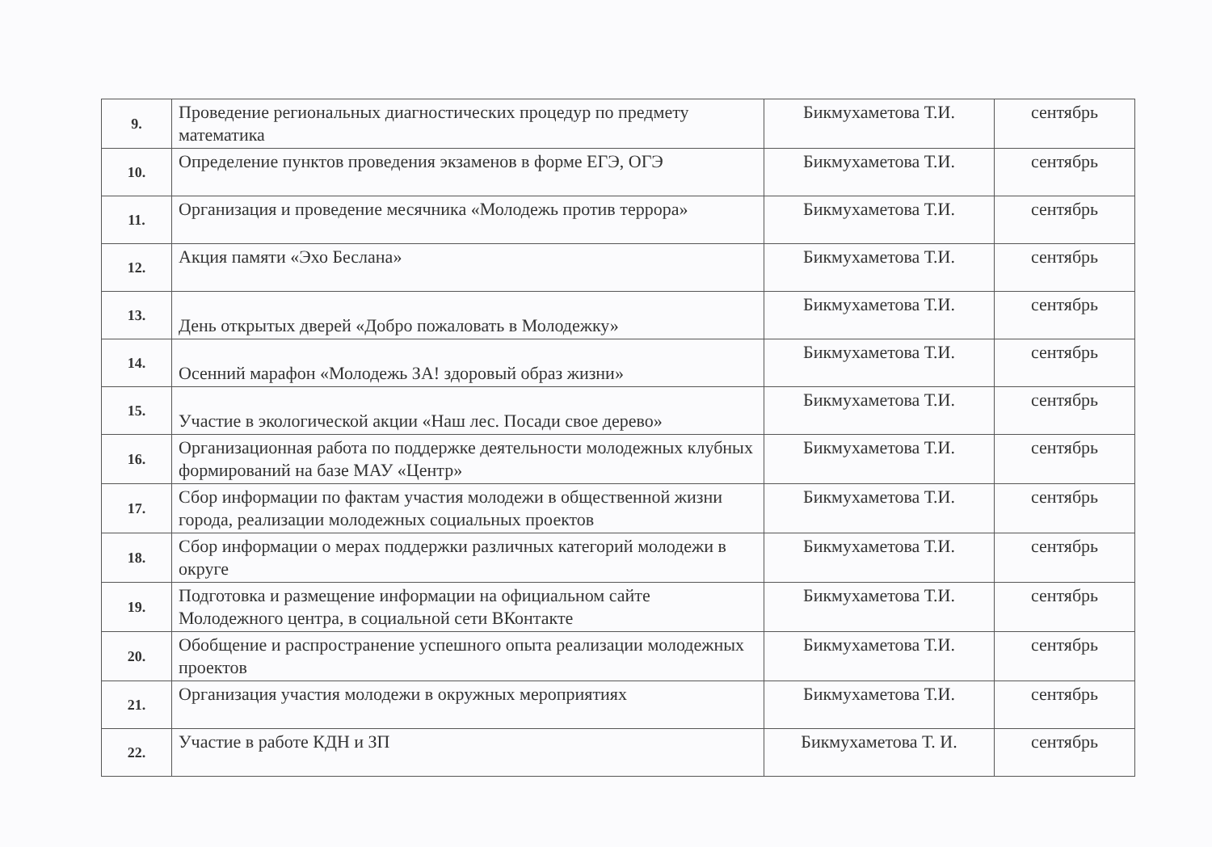| 9. | Проведение региональных диагностических процедур по предмету математика | Бикмухаметова Т.И. | сентябрь |
| 10. | Определение пунктов проведения экзаменов в форме ЕГЭ, ОГЭ | Бикмухаметова Т.И. | сентябрь |
| 11. | Организация и проведение месячника «Молодежь против террора» | Бикмухаметова Т.И. | сентябрь |
| 12. | Акция памяти «Эхо Беслана» | Бикмухаметова Т.И. | сентябрь |
| 13. | День открытых дверей «Добро пожаловать в Молодежку» | Бикмухаметова Т.И. | сентябрь |
| 14. | Осенний марафон «Молодежь ЗА! здоровый образ жизни» | Бикмухаметова Т.И. | сентябрь |
| 15. | Участие в экологической акции «Наш лес. Посади свое дерево» | Бикмухаметова Т.И. | сентябрь |
| 16. | Организационная работа по поддержке деятельности молодежных клубных формирований на базе МАУ «Центр» | Бикмухаметова Т.И. | сентябрь |
| 17. | Сбор информации по фактам участия молодежи в общественной жизни города, реализации молодежных социальных проектов | Бикмухаметова Т.И. | сентябрь |
| 18. | Сбор информации о мерах поддержки различных категорий молодежи в округе | Бикмухаметова Т.И. | сентябрь |
| 19. | Подготовка и размещение информации на официальном сайте Молодежного центра, в социальной сети ВКонтакте | Бикмухаметова Т.И. | сентябрь |
| 20. | Обобщение и распространение успешного опыта реализации молодежных проектов | Бикмухаметова Т.И. | сентябрь |
| 21. | Организация участия молодежи в окружных мероприятиях | Бикмухаметова Т.И. | сентябрь |
| 22. | Участие в работе КДН и ЗП | Бикмухаметова Т. И. | сентябрь |